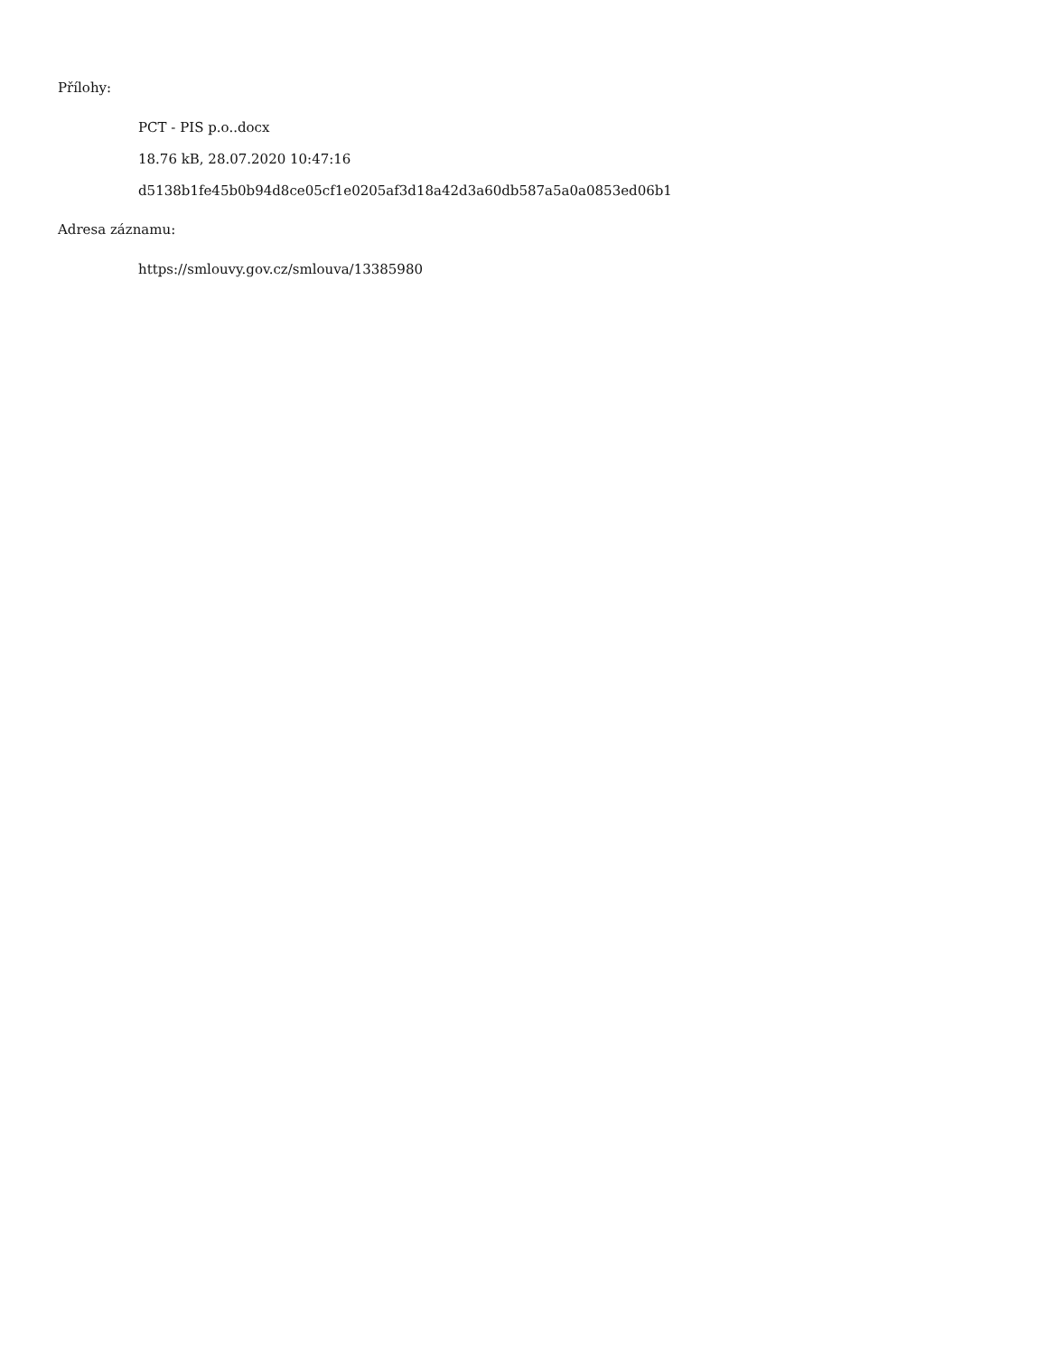Přílohy:
PCT - PIS p.o..docx
18.76 kB, 28.07.2020 10:47:16
d5138b1fe45b0b94d8ce05cf1e0205af3d18a42d3a60db587a5a0a0853ed06b1
Adresa záznamu:
https://smlouvy.gov.cz/smlouva/13385980